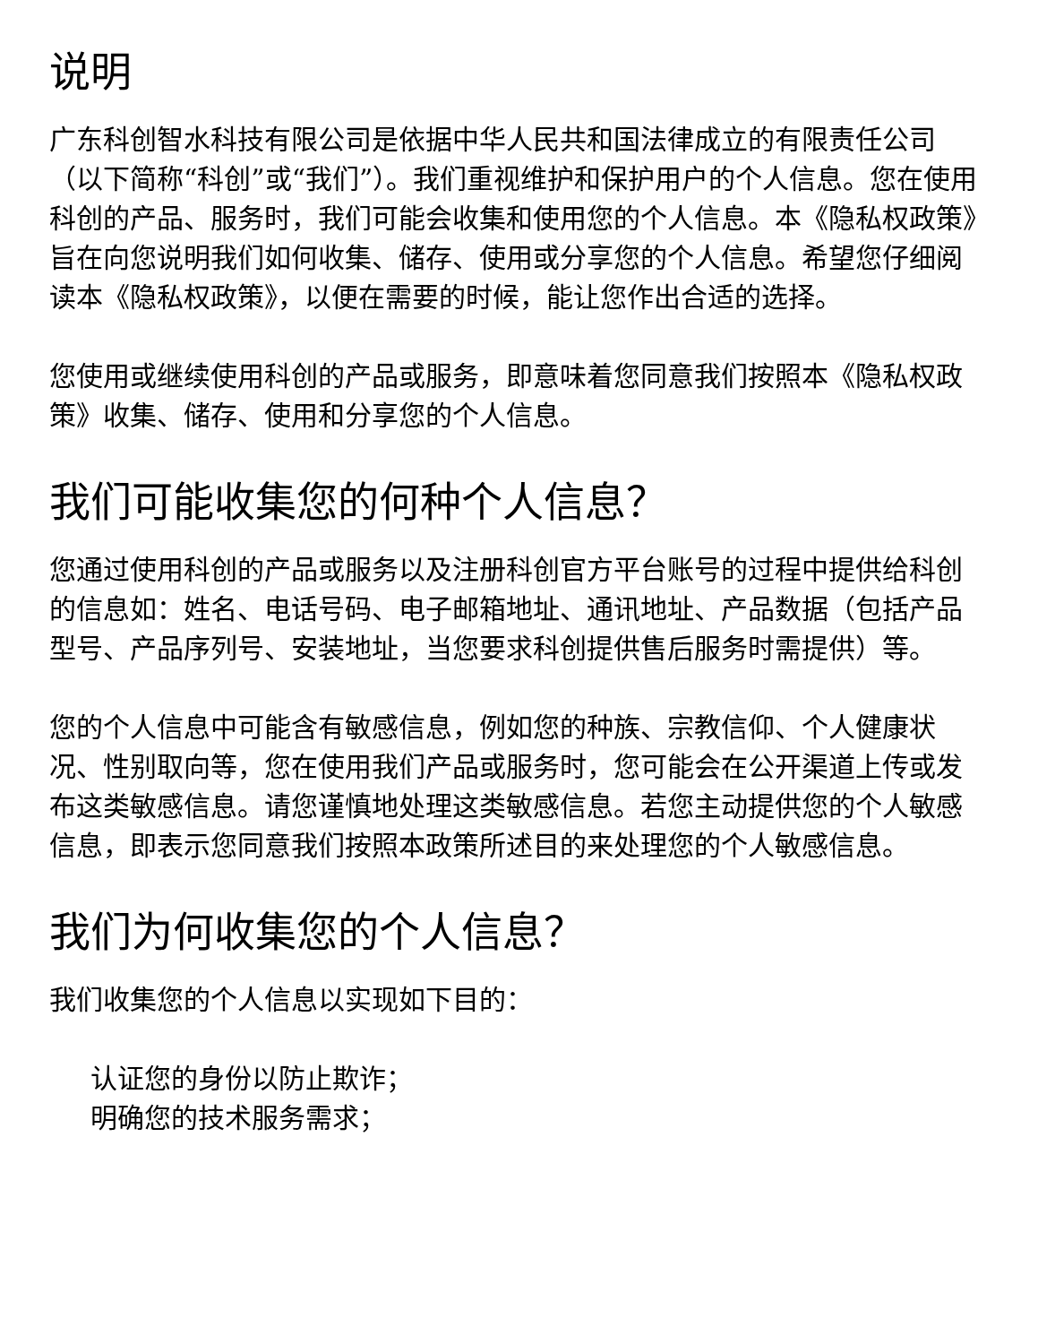说明
广东科创智水科技有限公司是依据中华人民共和国法律成立的有限责任公司（以下简称“科创”或“我们”）。我们重视维护和保护用户的个人信息。您在使用科创的产品、服务时，我们可能会收集和使用您的个人信息。本《隐私权政策》旨在向您说明我们如何收集、储存、使用或分享您的个人信息。希望您仔细阅读本《隐私权政策》，以便在需要的时候，能让您作出合适的选择。
您使用或继续使用科创的产品或服务，即意味着您同意我们按照本《隐私权政策》收集、储存、使用和分享您的个人信息。
我们可能收集您的何种个人信息？
您通过使用科创的产品或服务以及注册科创官方平台账号的过程中提供给科创的信息如：姓名、电话号码、电子邮箱地址、通讯地址、产品数据（包括产品型号、产品序列号、安装地址，当您要求科创提供售后服务时需提供）等。
您的个人信息中可能含有敏感信息，例如您的种族、宗教信仰、个人健康状况、性别取向等，您在使用我们产品或服务时，您可能会在公开渠道上传或发布这类敏感信息。请您谨慎地处理这类敏感信息。若您主动提供您的个人敏感信息，即表示您同意我们按照本政策所述目的来处理您的个人敏感信息。
我们为何收集您的个人信息？
我们收集您的个人信息以实现如下目的：
认证您的身份以防止欺诈；
明确您的技术服务需求；